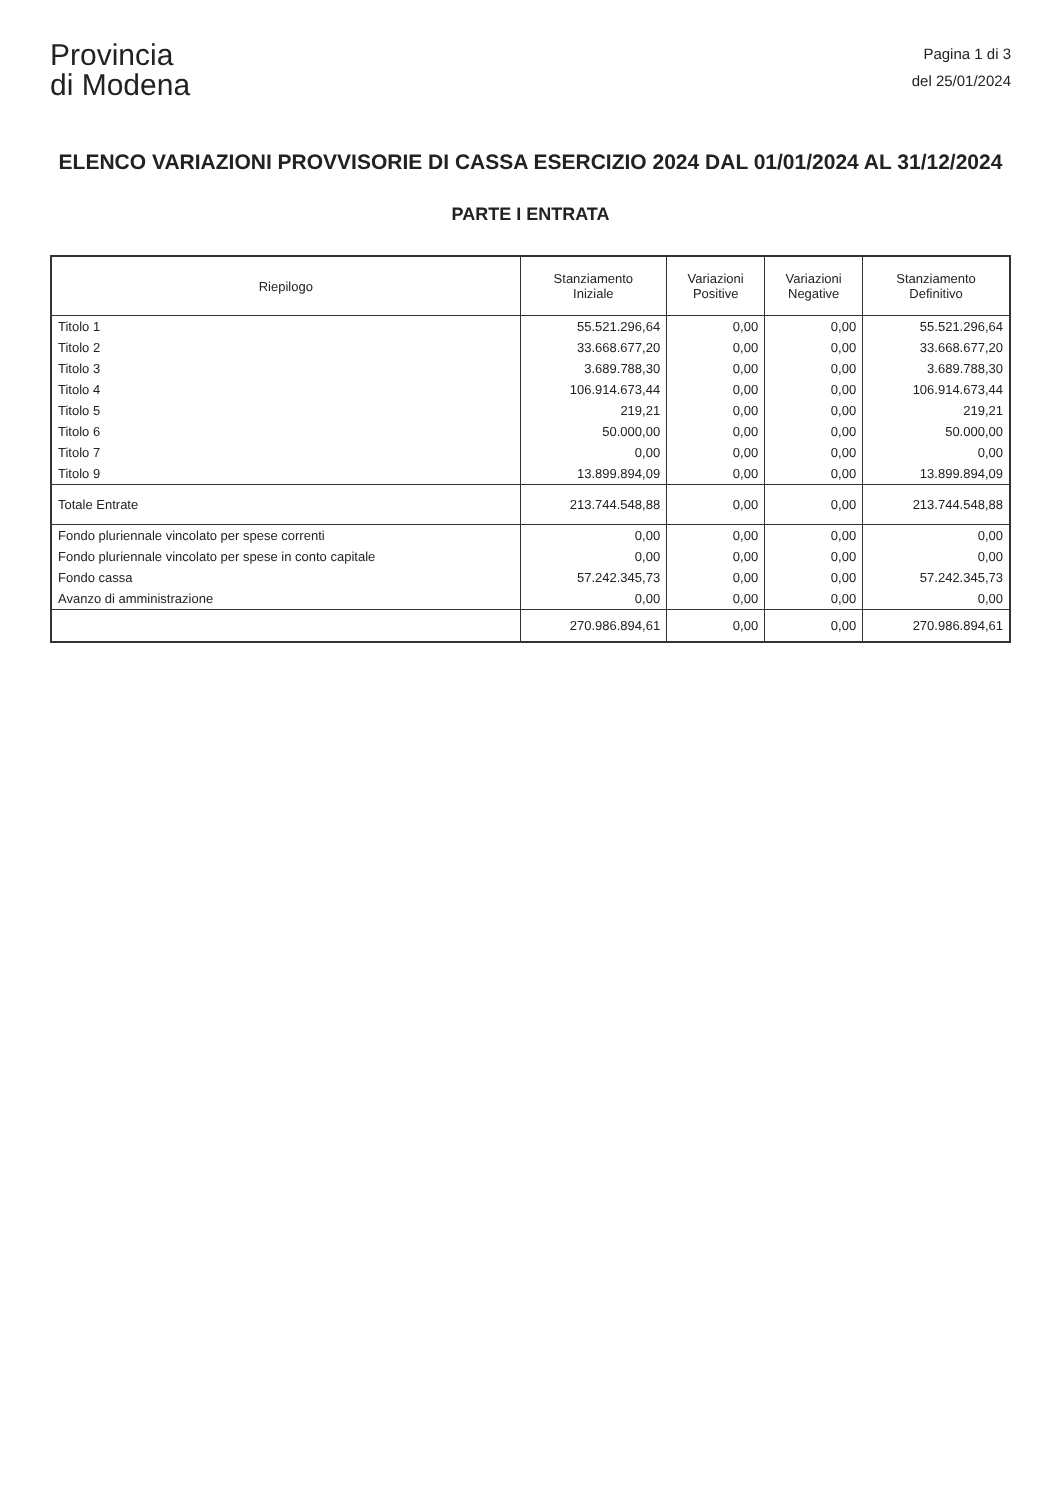Provincia
di Modena
Pagina 1 di 3
del 25/01/2024
ELENCO VARIAZIONI PROVVISORIE DI CASSA ESERCIZIO 2024 DAL 01/01/2024 AL 31/12/2024
PARTE I ENTRATA
| Riepilogo | Stanziamento Iniziale | Variazioni Positive | Variazioni Negative | Stanziamento Definitivo |
| --- | --- | --- | --- | --- |
| Titolo 1 | 55.521.296,64 | 0,00 | 0,00 | 55.521.296,64 |
| Titolo 2 | 33.668.677,20 | 0,00 | 0,00 | 33.668.677,20 |
| Titolo 3 | 3.689.788,30 | 0,00 | 0,00 | 3.689.788,30 |
| Titolo 4 | 106.914.673,44 | 0,00 | 0,00 | 106.914.673,44 |
| Titolo 5 | 219,21 | 0,00 | 0,00 | 219,21 |
| Titolo 6 | 50.000,00 | 0,00 | 0,00 | 50.000,00 |
| Titolo 7 | 0,00 | 0,00 | 0,00 | 0,00 |
| Titolo 9 | 13.899.894,09 | 0,00 | 0,00 | 13.899.894,09 |
| Totale Entrate | 213.744.548,88 | 0,00 | 0,00 | 213.744.548,88 |
| Fondo pluriennale vincolato per spese correnti | 0,00 | 0,00 | 0,00 | 0,00 |
| Fondo pluriennale vincolato per spese in conto capitale | 0,00 | 0,00 | 0,00 | 0,00 |
| Fondo cassa | 57.242.345,73 | 0,00 | 0,00 | 57.242.345,73 |
| Avanzo di amministrazione | 0,00 | 0,00 | 0,00 | 0,00 |
| | 270.986.894,61 | 0,00 | 0,00 | 270.986.894,61 |